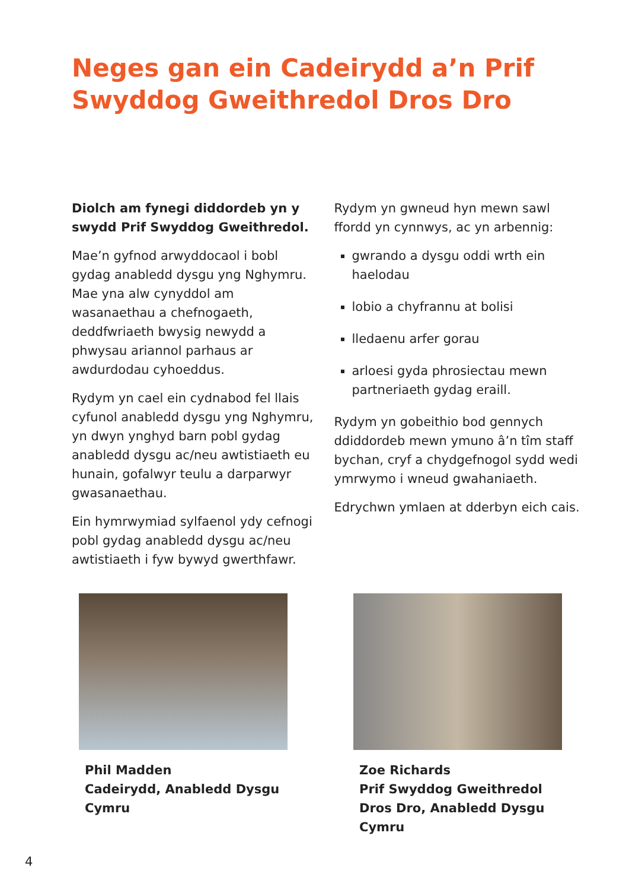Neges gan ein Cadeirydd a’n Prif Swyddog Gweithredol Dros Dro
Diolch am fynegi diddordeb yn y swydd Prif Swyddog Gweithredol.
Mae’n gyfnod arwyddocaol i bobl gydag anabledd dysgu yng Nghymru. Mae yna alw cynyddol am wasanaethau a chefnogaeth, deddfwriaeth bwysig newydd a phwysau ariannol parhaus ar awdurdodau cyhoeddus.
Rydym yn cael ein cydnabod fel llais cyfunol anabledd dysgu yng Nghymru, yn dwyn ynghyd barn pobl gydag anabledd dysgu ac/neu awtistiaeth eu hunain, gofalwyr teulu a darparwyr gwasanaethau.
Ein hymrwymiad sylfaenol ydy cefnogi pobl gydag anabledd dysgu ac/neu awtistiaeth i fyw bywyd gwerthfawr.
Rydym yn gwneud hyn mewn sawl ffordd yn cynnwys, ac yn arbennig:
gwrando a dysgu oddi wrth ein haelodau
lobio a chyfrannu at bolisi
lledaenu arfer gorau
arloesi gyda phrosiectau mewn partneriaeth gydag eraill.
Rydym yn gobeithio bod gennych ddiddordeb mewn ymuno â’n tîm staff bychan, cryf a chydgefnogol sydd wedi ymrwymo i wneud gwahaniaeth.
Edrychwn ymlaen at dderbyn eich cais.
Phil Madden
Cadeirydd, Anabledd Dysgu Cymru
Zoe Richards
Prif Swyddog Gweithredol Dros Dro, Anabledd Dysgu Cymru
4